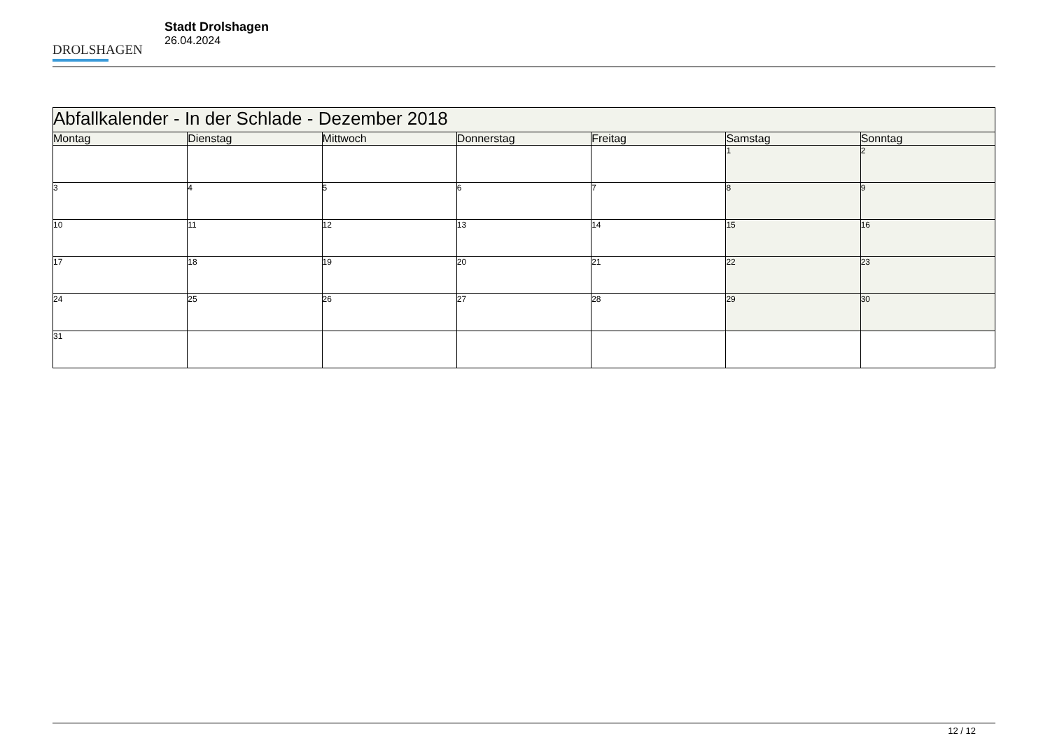DROLSHAGEN
Stadt Drolshagen
26.04.2024
| Abfallkalender - In der Schlade - Dezember 2018 | | | | | | |
| Montag | Dienstag | Mittwoch | Donnerstag | Freitag | Samstag | Sonntag |
| | | | | | 1 | 2 |
| 3 | 4 | 5 | 6 | 7 | 8 | 9 |
| 10 | 11 | 12 | 13 | 14 | 15 | 16 |
| 17 | 18 | 19 | 20 | 21 | 22 | 23 |
| 24 | 25 | 26 | 27 | 28 | 29 | 30 |
| 31 | | | | | | |
12 / 12